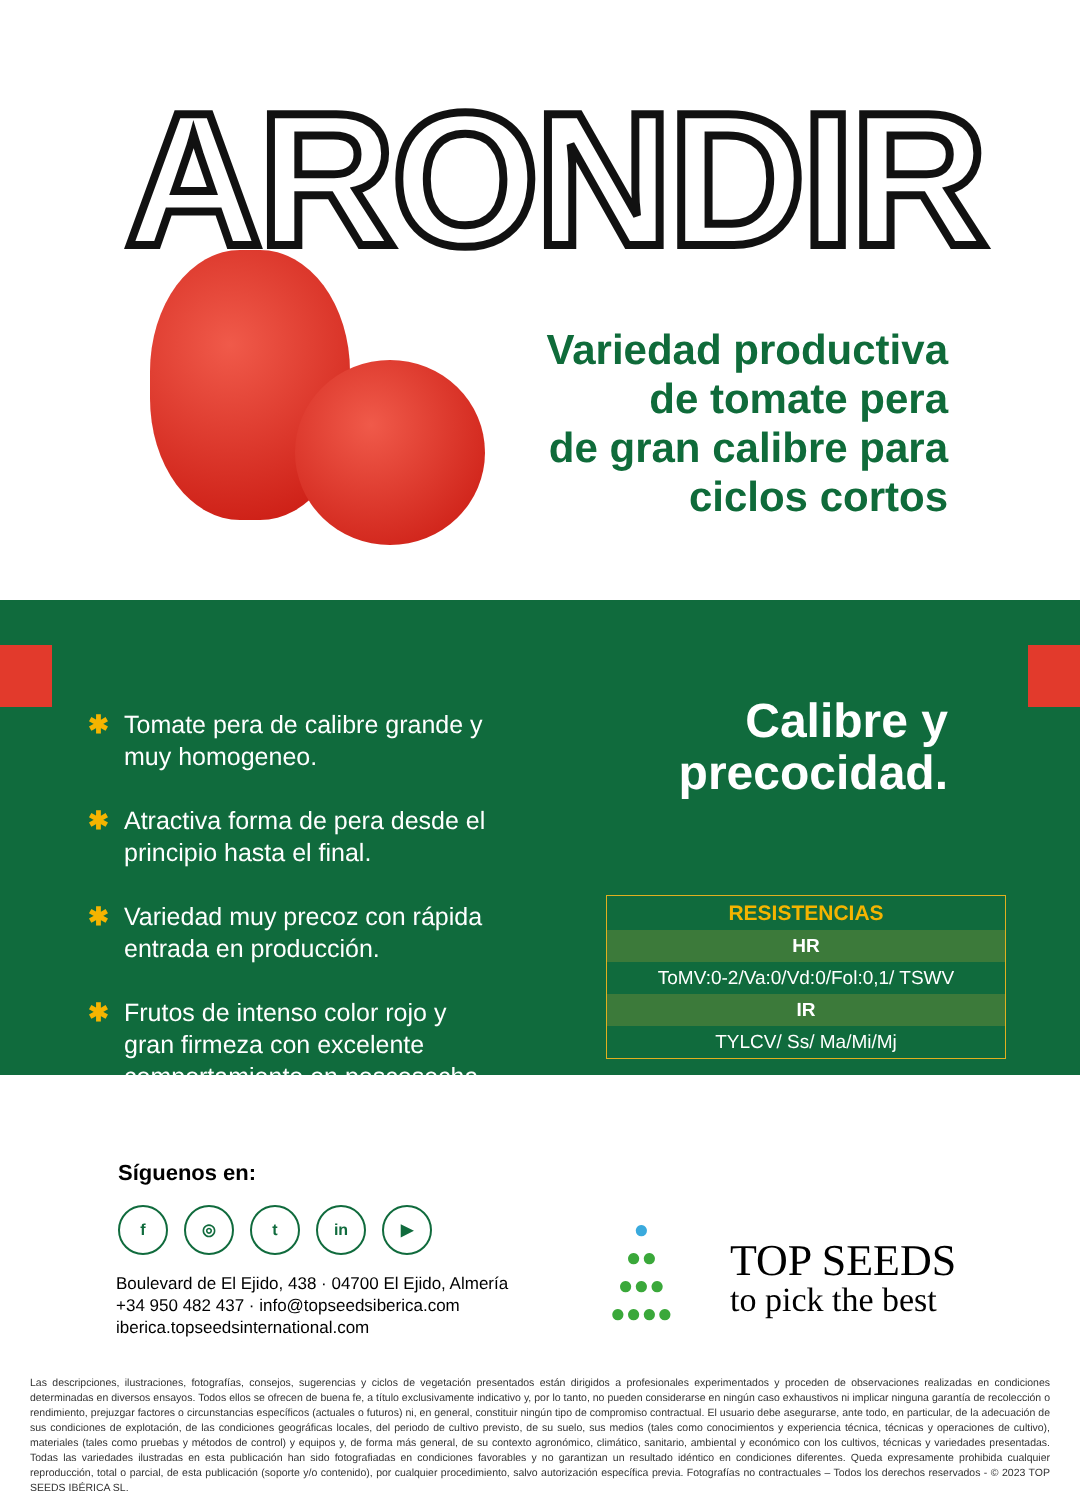ARONDIR
Variedad productiva
de tomate pera
de gran calibre para
ciclos cortos
✱ Tomate pera de calibre grande y muy homogeneo.
✱ Atractiva forma de pera desde el principio hasta el final.
✱ Variedad muy precoz con rápida entrada en producción.
✱ Frutos de intenso color rojo y gran firmeza con excelente comportamiento en poscosecha.
Calibre y
precocidad.
| RESISTENCIAS |
| --- |
| HR |
| ToMV:0-2/Va:0/Vd:0/Fol:0,1/ TSWV |
| IR |
| TYLCV/ Ss/ Ma/Mi/Mj |
Síguenos en:
f ◎ t in ▶
Boulevard de El Ejido, 438 · 04700 El Ejido, Almería
+34 950 482 437 · info@topseedsiberica.com
iberica.topseedsinternational.com
TOP SEEDS
to pick the best
●
●●
●●●
●●●●
Las descripciones, ilustraciones, fotografías, consejos, sugerencias y ciclos de vegetación presentados están dirigidos a profesionales experimentados y proceden de observaciones realizadas en condiciones determinadas en diversos ensayos. Todos ellos se ofrecen de buena fe, a título exclusivamente indicativo y, por lo tanto, no pueden considerarse en ningún caso exhaustivos ni implicar ninguna garantía de recolección o rendimiento, prejuzgar factores o circunstancias específicos (actuales o futuros) ni, en general, constituir ningún tipo de compromiso contractual. El usuario debe asegurarse, ante todo, en particular, de la adecuación de sus condiciones de explotación, de las condiciones geográficas locales, del periodo de cultivo previsto, de su suelo, sus medios (tales como conocimientos y experiencia técnica, técnicas y operaciones de cultivo), materiales (tales como pruebas y métodos de control) y equipos y, de forma más general, de su contexto agronómico, climático, sanitario, ambiental y económico con los cultivos, técnicas y variedades presentadas. Todas las variedades ilustradas en esta publicación han sido fotografiadas en condiciones favorables y no garantizan un resultado idéntico en condiciones diferentes. Queda expresamente prohibida cualquier reproducción, total o parcial, de esta publicación (soporte y/o contenido), por cualquier procedimiento, salvo autorización específica previa. Fotografías no contractuales – Todos los derechos reservados - © 2023 TOP SEEDS IBÉRICA SL.